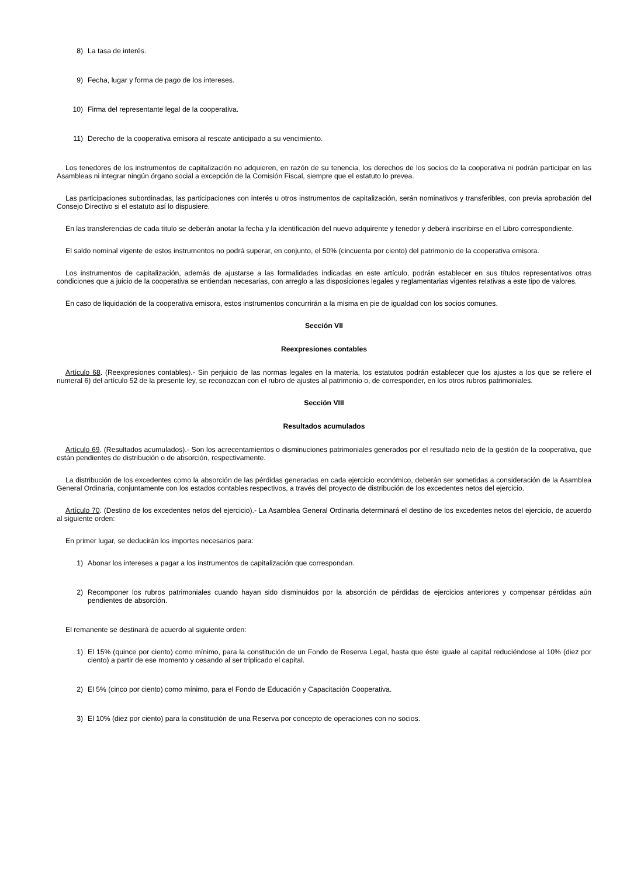8) La tasa de interés.
9) Fecha, lugar y forma de pago de los intereses.
10) Firma del representante legal de la cooperativa.
11) Derecho de la cooperativa emisora al rescate anticipado a su vencimiento.
Los tenedores de los instrumentos de capitalización no adquieren, en razón de su tenencia, los derechos de los socios de la cooperativa ni podrán participar en las Asambleas ni integrar ningún órgano social a excepción de la Comisión Fiscal, siempre que el estatuto lo prevea.
Las participaciones subordinadas, las participaciones con interés u otros instrumentos de capitalización, serán nominativos y transferibles, con previa aprobación del Consejo Directivo si el estatuto así lo dispusiere.
En las transferencias de cada título se deberán anotar la fecha y la identificación del nuevo adquirente y tenedor y deberá inscribirse en el Libro correspondiente.
El saldo nominal vigente de estos instrumentos no podrá superar, en conjunto, el 50% (cincuenta por ciento) del patrimonio de la cooperativa emisora.
Los instrumentos de capitalización, además de ajustarse a las formalidades indicadas en este artículo, podrán establecer en sus títulos representativos otras condiciones que a juicio de la cooperativa se entiendan necesarias, con arreglo a las disposiciones legales y reglamentarias vigentes relativas a este tipo de valores.
En caso de liquidación de la cooperativa emisora, estos instrumentos concurrirán a la misma en pie de igualdad con los socios comunes.
Sección VII
Reexpresiones contables
Artículo 68. (Reexpresiones contables).- Sin perjuicio de las normas legales en la materia, los estatutos podrán establecer que los ajustes a los que se refiere el numeral 6) del artículo 52 de la presente ley, se reconozcan con el rubro de ajustes al patrimonio o, de corresponder, en los otros rubros patrimoniales.
Sección VIII
Resultados acumulados
Artículo 69. (Resultados acumulados).- Son los acrecentamientos o disminuciones patrimoniales generados por el resultado neto de la gestión de la cooperativa, que están pendientes de distribución o de absorción, respectivamente.
La distribución de los excedentes como la absorción de las pérdidas generadas en cada ejercicio económico, deberán ser sometidas a consideración de la Asamblea General Ordinaria, conjuntamente con los estados contables respectivos, a través del proyecto de distribución de los excedentes netos del ejercicio.
Artículo 70. (Destino de los excedentes netos del ejercicio).- La Asamblea General Ordinaria determinará el destino de los excedentes netos del ejercicio, de acuerdo al siguiente orden:
En primer lugar, se deducirán los importes necesarios para:
1) Abonar los intereses a pagar a los instrumentos de capitalización que correspondan.
2) Recomponer los rubros patrimoniales cuando hayan sido disminuidos por la absorción de pérdidas de ejercicios anteriores y compensar pérdidas aún pendientes de absorción.
El remanente se destinará de acuerdo al siguiente orden:
1) El 15% (quince por ciento) como mínimo, para la constitución de un Fondo de Reserva Legal, hasta que éste iguale al capital reduciéndose al 10% (diez por ciento) a partir de ese momento y cesando al ser triplicado el capital.
2) El 5% (cinco por ciento) como mínimo, para el Fondo de Educación y Capacitación Cooperativa.
3) El 10% (diez por ciento) para la constitución de una Reserva por concepto de operaciones con no socios.